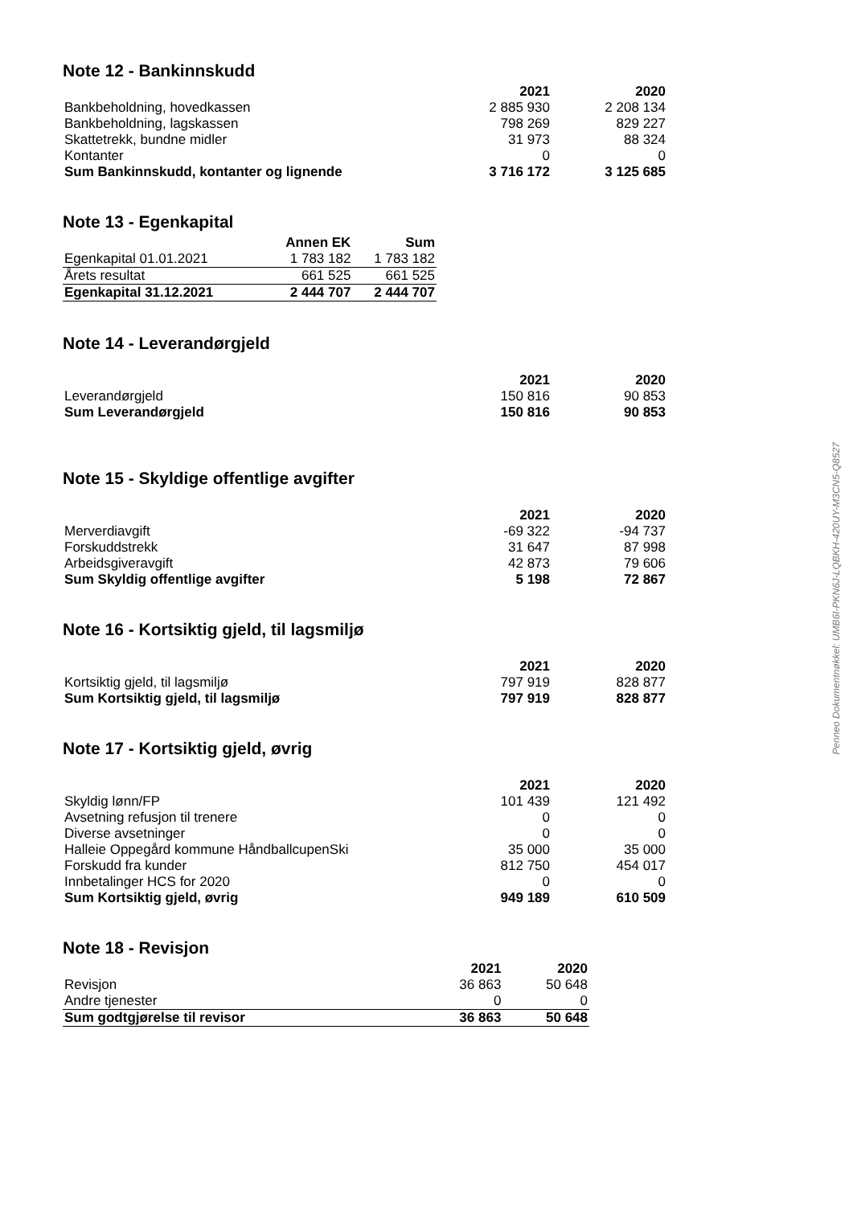Note 12 - Bankinnskudd
| | 2021 | 2020 |
| --- | --- | --- |
| Bankbeholdning, hovedkassen | 2 885 930 | 2 208 134 |
| Bankbeholdning, lagskassen | 798 269 | 829 227 |
| Skattetrekk, bundne midler | 31 973 | 88 324 |
| Kontanter | 0 | 0 |
| Sum Bankinnskudd, kontanter og lignende | 3 716 172 | 3 125 685 |
Note 13 - Egenkapital
| | Annen EK | Sum |
| --- | --- | --- |
| Egenkapital 01.01.2021 | 1 783 182 | 1 783 182 |
| Årets resultat | 661 525 | 661 525 |
| Egenkapital 31.12.2021 | 2 444 707 | 2 444 707 |
Note 14 - Leverandørgjeld
| | 2021 | 2020 |
| --- | --- | --- |
| Leverandørgjeld | 150 816 | 90 853 |
| Sum Leverandørgjeld | 150 816 | 90 853 |
Note 15 - Skyldige offentlige avgifter
| | 2021 | 2020 |
| --- | --- | --- |
| Merverdiavgift | -69 322 | -94 737 |
| Forskuddstrekk | 31 647 | 87 998 |
| Arbeidsgiveravgift | 42 873 | 79 606 |
| Sum Skyldig offentlige avgifter | 5 198 | 72 867 |
Note 16 - Kortsiktig gjeld, til lagsmiljø
| | 2021 | 2020 |
| --- | --- | --- |
| Kortsiktig gjeld, til lagsmiljø | 797 919 | 828 877 |
| Sum Kortsiktig gjeld, til lagsmiljø | 797 919 | 828 877 |
Note 17 - Kortsiktig gjeld, øvrig
| | 2021 | 2020 |
| --- | --- | --- |
| Skyldig lønn/FP | 101 439 | 121 492 |
| Avsetning refusjon til trenere | 0 | 0 |
| Diverse avsetninger | 0 | 0 |
| Halleie Oppegård kommune HåndballcupenSki | 35 000 | 35 000 |
| Forskudd fra kunder | 812 750 | 454 017 |
| Innbetalinger HCS for 2020 | 0 | 0 |
| Sum Kortsiktig gjeld, øvrig | 949 189 | 610 509 |
Note 18 - Revisjon
| | 2021 | 2020 |
| --- | --- | --- |
| Revisjon | 36 863 | 50 648 |
| Andre tjenester | 0 | 0 |
| Sum godtgjørelse til revisor | 36 863 | 50 648 |
Penneo Dokumentnøkkel: UMB6I-PKN6J-LQBKH-420UY-M3CN5-Q8527